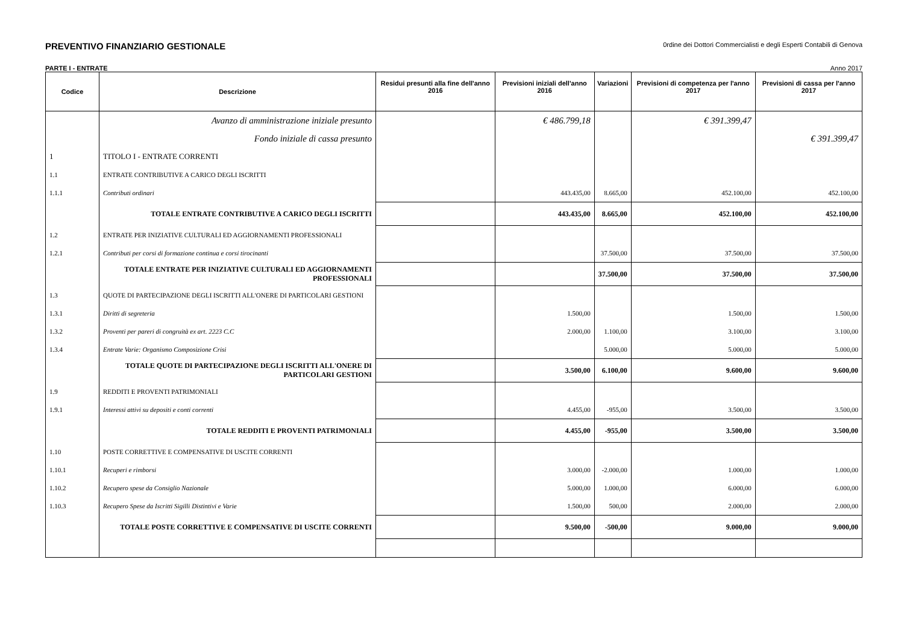PREVENTIVO FINANZIARIO GESTIONALE
0rdine dei Dottori Commercialisti e degli Esperti Contabili di Genova
PARTE I - ENTRATE Anno 2017
| Codice | Descrizione | Residui presunti alla fine dell'anno 2016 | Previsioni iniziali dell'anno 2016 | Variazioni | Previsioni di competenza per l'anno 2017 | Previsioni di cassa per l'anno 2017 |
| --- | --- | --- | --- | --- | --- | --- |
| | Avanzo di amministrazione iniziale presunto | | € 486.799,18 | | € 391.399,47 | |
| | Fondo iniziale di cassa presunto | | | | | € 391.399,47 |
| 1 | TITOLO I - ENTRATE CORRENTI | | | | | |
| 1.1 | ENTRATE CONTRIBUTIVE A CARICO DEGLI ISCRITTI | | | | | |
| 1.1.1 | Contributi ordinari | | 443.435,00 | 8.665,00 | 452.100,00 | 452.100,00 |
| | TOTALE ENTRATE CONTRIBUTIVE A CARICO DEGLI ISCRITTI | | 443.435,00 | 8.665,00 | 452.100,00 | 452.100,00 |
| 1.2 | ENTRATE PER INIZIATIVE CULTURALI ED AGGIORNAMENTI PROFESSIONALI | | | | | |
| 1.2.1 | Contributi per corsi di formazione continua e corsi tirocinanti | | | 37.500,00 | 37.500,00 | 37.500,00 |
| | TOTALE ENTRATE PER INIZIATIVE CULTURALI ED AGGIORNAMENTI PROFESSIONALI | | | 37.500,00 | 37.500,00 | 37.500,00 |
| 1.3 | QUOTE DI PARTECIPAZIONE DEGLI ISCRITTI ALL'ONERE DI PARTICOLARI GESTIONI | | | | | |
| 1.3.1 | Diritti di segreteria | | 1.500,00 | | 1.500,00 | 1.500,00 |
| 1.3.2 | Proventi per pareri di congruità ex art. 2223 C.C | | 2.000,00 | 1.100,00 | 3.100,00 | 3.100,00 |
| 1.3.4 | Entrate Varie: Organismo Composizione Crisi | | | 5.000,00 | 5.000,00 | 5.000,00 |
| | TOTALE QUOTE DI PARTECIPAZIONE DEGLI ISCRITTI ALL'ONERE DI PARTICOLARI GESTIONI | | 3.500,00 | 6.100,00 | 9.600,00 | 9.600,00 |
| 1.9 | REDDITI E PROVENTI PATRIMONIALI | | | | | |
| 1.9.1 | Interessi attivi su depositi e conti correnti | | 4.455,00 | -955,00 | 3.500,00 | 3.500,00 |
| | TOTALE REDDITI E PROVENTI PATRIMONIALI | | 4.455,00 | -955,00 | 3.500,00 | 3.500,00 |
| 1.10 | POSTE CORRETTIVE E COMPENSATIVE DI USCITE CORRENTI | | | | | |
| 1.10.1 | Recuperi e rimborsi | | 3.000,00 | -2.000,00 | 1.000,00 | 1.000,00 |
| 1.10.2 | Recupero spese da Consiglio Nazionale | | 5.000,00 | 1.000,00 | 6.000,00 | 6.000,00 |
| 1.10.3 | Recupero Spese da Iscritti Sigilli Distintivi e Varie | | 1.500,00 | 500,00 | 2.000,00 | 2.000,00 |
| | TOTALE POSTE CORRETTIVE E COMPENSATIVE DI USCITE CORRENTI | | 9.500,00 | -500,00 | 9.000,00 | 9.000,00 |